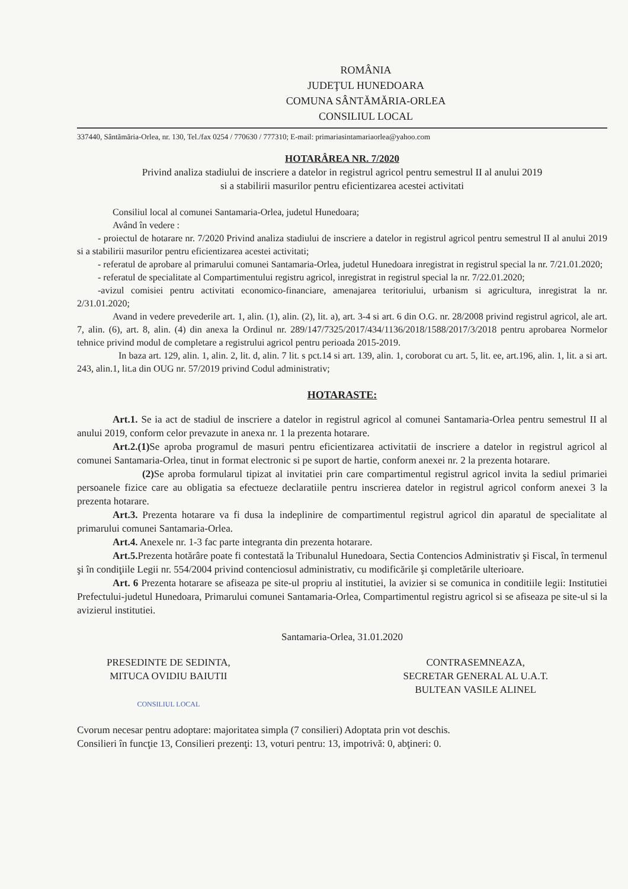ROMÂNIA
JUDEŢUL HUNEDOARA
COMUNA SÂNTĂMĂRIA-ORLEA
CONSILIUL LOCAL
337440, Sântămăria-Orlea, nr. 130, Tel./fax 0254 / 770630 / 777310; E-mail: primariasintamariaorlea@yahoo.com
HOTARÂREA NR. 7/2020
Privind analiza stadiului de inscriere a datelor in registrul agricol pentru semestrul II al anului 2019
si a stabilirii masurilor pentru eficientizarea acestei activitati
Consiliul local al comunei Santamaria-Orlea, judetul Hunedoara;
Având în vedere :
- proiectul de hotarare nr. 7/2020 Privind analiza stadiului de inscriere a datelor in registrul agricol pentru semestrul II al anului 2019 si a stabilirii masurilor pentru eficientizarea acestei activitati;
- referatul de aprobare al primarului comunei Santamaria-Orlea, judetul Hunedoara inregistrat in registrul special la nr. 7/21.01.2020;
- referatul de specialitate al Compartimentului registru agricol, inregistrat in registrul special la nr. 7/22.01.2020;
-avizul comisiei pentru activitati economico-financiare, amenajarea teritoriului, urbanism si agricultura, inregistrat la nr. 2/31.01.2020;
Avand in vedere prevederile art. 1, alin. (1), alin. (2), lit. a), art. 3-4 si art. 6 din O.G. nr. 28/2008 privind registrul agricol, ale art. 7, alin. (6), art. 8, alin. (4) din anexa la Ordinul nr. 289/147/7325/2017/434/1136/2018/1588/2017/3/2018 pentru aprobarea Normelor tehnice privind modul de completare a registrului agricol pentru perioada 2015-2019.
In baza art. 129, alin. 1, alin. 2, lit. d, alin. 7 lit. s pct.14 si art. 139, alin. 1, coroborat cu art. 5, lit. ee, art.196, alin. 1, lit. a si art. 243, alin.1, lit.a din OUG nr. 57/2019 privind Codul administrativ;
HOTARASTE:
Art.1. Se ia act de stadiul de inscriere a datelor in registrul agricol al comunei Santamaria-Orlea pentru semestrul II al anului 2019, conform celor prevazute in anexa nr. 1 la prezenta hotarare.
Art.2.(1) Se aproba programul de masuri pentru eficientizarea activitatii de inscriere a datelor in registrul agricol al comunei Santamaria-Orlea, tinut in format electronic si pe suport de hartie, conform anexei nr. 2 la prezenta hotarare.
(2) Se aproba formularul tipizat al invitatiei prin care compartimentul registrul agricol invita la sediul primariei persoanele fizice care au obligatia sa efectueze declaratiile pentru inscrierea datelor in registrul agricol conform anexei 3 la prezenta hotarare.
Art.3. Prezenta hotarare va fi dusa la indeplinire de compartimentul registrul agricol din aparatul de specialitate al primarului comunei Santamaria-Orlea.
Art.4. Anexele nr. 1-3 fac parte integranta din prezenta hotarare.
Art.5. Prezenta hotărâre poate fi contestată la Tribunalul Hunedoara, Sectia Contencios Administrativ şi Fiscal, în termenul şi în condiţiile Legii nr. 554/2004 privind contenciosul administrativ, cu modificările şi completările ulterioare.
Art. 6 Prezenta hotarare se afiseaza pe site-ul propriu al institutiei, la avizier si se comunica in conditiile legii: Institutiei Prefectului-judetul Hunedoara, Primarului comunei Santamaria-Orlea, Compartimentul registru agricol si se afiseaza pe site-ul si la avizierul institutiei.
Santamaria-Orlea, 31.01.2020
PRESEDINTE DE SEDINTA,
MITUCA OVIDIU BAIUTII
CONSILIUL LOCAL
CONTRASEMNEAZA,
SECRETAR GENERAL AL U.A.T.
BULTEAN VASILE ALINEL
Cvorum necesar pentru adoptare: majoritatea simpla (7 consilieri) Adoptata prin vot deschis.
Consilieri în funcţie 13, Consilieri prezenţi: 13, voturi pentru: 13, impotrivă: 0, abţineri: 0.